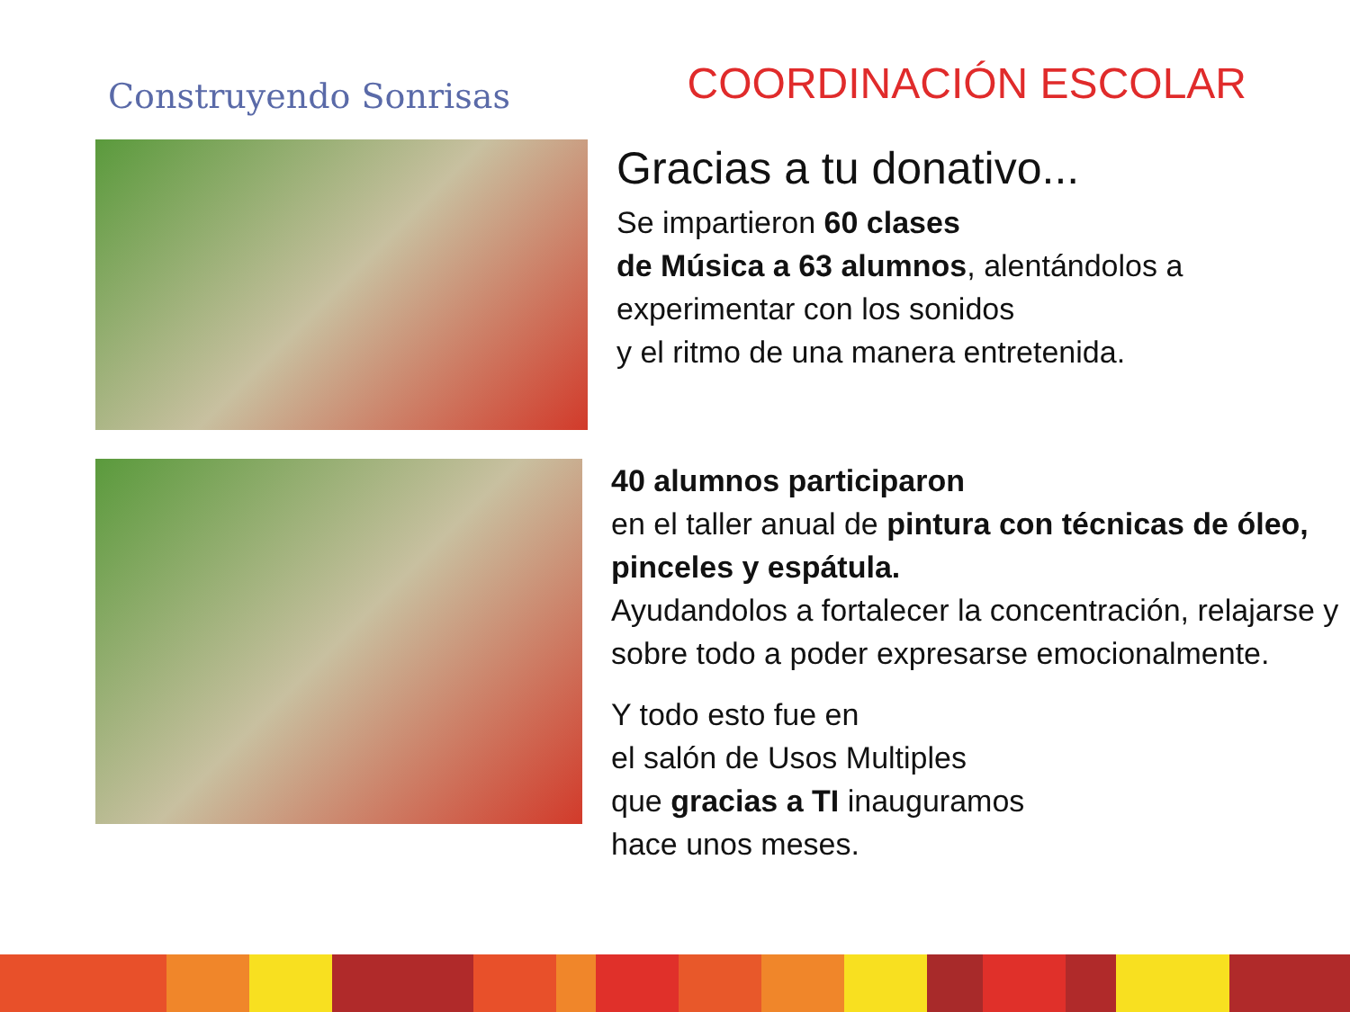Construyendo Sonrisas
COORDINACIÓN ESCOLAR
Gracias a tu donativo...
Se impartieron 60 clases
de Música a 63 alumnos, alentándolos a experimentar con los sonidos
y el ritmo de una manera entretenida.
40 alumnos participaron
en el taller anual de pintura con técnicas de óleo, pinceles y espátula.
Ayudandolos a fortalecer la concentración, relajarse y sobre todo a poder expresarse emocionalmente.
Y todo esto fue en
el salón de Usos Multiples
que gracias a TI inauguramos
hace unos meses.